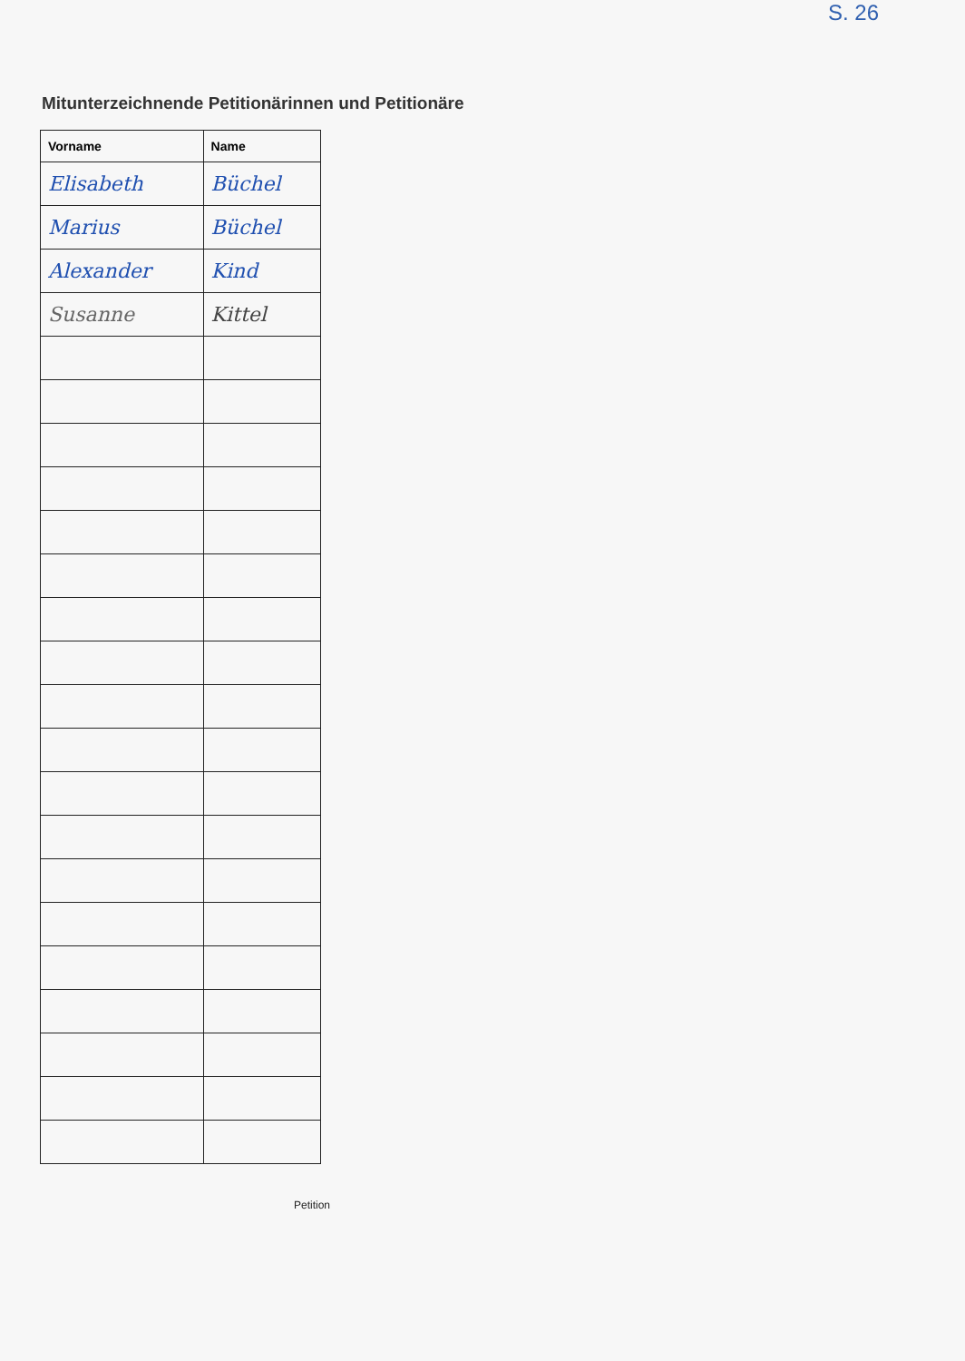S. 26
Mitunterzeichnende Petitionärinnen und Petitionäre
| Vorname | Name |
| --- | --- |
| Elisabeth | Büchel |
| Marius | Büchel |
| Alexander | Kind |
| Susanne | Kittel |
Petition